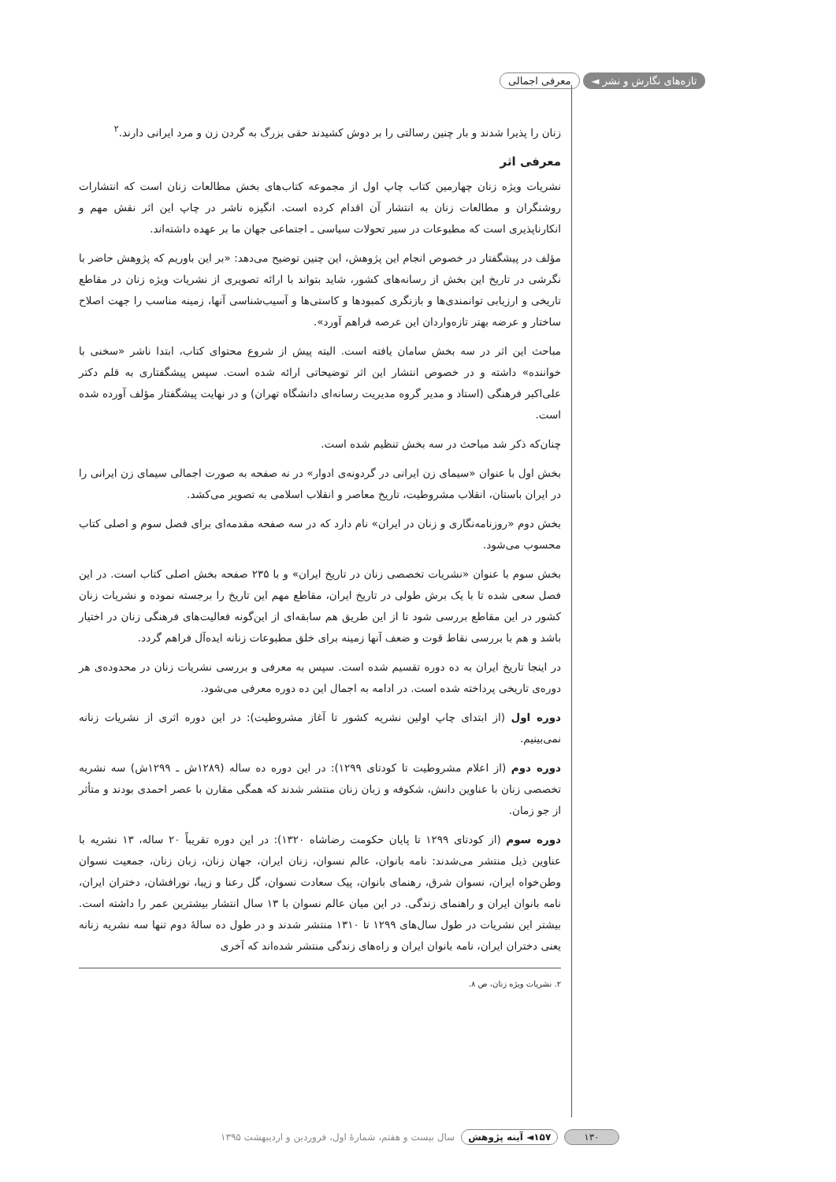تازه‌های نگارش و نشر ◄ معرفی اجمالی
زنان را پذیرا شدند و بار چنین رسالتی را بر دوش کشیدند حقی بزرگ به گردن زن و مرد ایرانی دارند.<sup>۲</sup>
معرفی اثر
نشریات ویژه زنان چهارمین کتاب چاپ اول از مجموعه کتاب‌های بخش مطالعات زنان است که انتشارات روشنگران و مطالعات زنان به انتشار آن اقدام کرده است. انگیزه ناشر در چاپ این اثر نقش مهم و انکارناپذیری است که مطبوعات در سیر تحولات سیاسی ـ اجتماعی جهان ما بر عهده داشته‌اند.
مؤلف در پیشگفتار در خصوص انجام این پژوهش، این چنین توضیح می‌دهد: «بر این باوریم که پژوهش حاضر با نگرشی در تاریخ این بخش از رسانه‌های کشور، شاید بتواند با ارائه تصویری از نشریات ویژه زنان در مقاطع تاریخی و ارزیابی توانمندی‌ها و بازنگری کمبودها و کاستی‌ها و آسیب‌شناسی آنها، زمینه مناسب را جهت اصلاح ساختار و عرضه بهتر تازه‌واردان این عرصه فراهم آورد».
مباحث این اثر در سه بخش سامان یافته است. البته پیش از شروع محتوای کتاب، ابتدا ناشر «سخنی با خواننده» داشته و در خصوص انتشار این اثر توضیحاتی ارائه شده است. سپس پیشگفتاری به قلم دکتر علی‌اکبر فرهنگی (استاد و مدیر گروه مدیریت رسانه‌ای دانشگاه تهران) و در نهایت پیشگفتار مؤلف آورده شده است.
چنان‌که ذکر شد مباحث در سه بخش تنظیم شده است.
بخش اول با عنوان «سیمای زن ایرانی در گردونه‌ی ادوار» در نه صفحه به صورت اجمالی سیمای زن ایرانی را در ایران باستان، انقلاب مشروطیت، تاریخ معاصر و انقلاب اسلامی به تصویر می‌کشد.
بخش دوم «روزنامه‌نگاری و زنان در ایران» نام دارد که در سه صفحه مقدمه‌ای برای فصل سوم و اصلی کتاب محسوب می‌شود.
بخش سوم با عنوان «نشریات تخصصی زنان در تاریخ ایران» و با ۲۳۵ صفحه بخش اصلی کتاب است. در این فصل سعی شده تا با یک برش طولی در تاریخ ایران، مقاطع مهم این تاریخ را برجسته نموده و نشریات زنان کشور در این مقاطع بررسی شود تا از این طریق هم سابقه‌ای از این‌گونه فعالیت‌های فرهنگی زنان در اختیار باشد و هم با بررسی نقاط قوت و ضعف آنها زمینه برای خلق مطبوعات زنانه ایده‌آل فراهم گردد.
در اینجا تاریخ ایران به ده دوره تقسیم شده است. سپس به معرفی و بررسی نشریات زنان در محدوده‌ی هر دوره‌ی تاریخی پرداخته شده است. در ادامه به اجمال این ده دوره معرفی می‌شود.
دوره اول (از ابتدای چاپ اولین نشریه کشور تا آغاز مشروطیت): در این دوره اثری از نشریات زنانه نمی‌بینیم.
دوره دوم (از اعلام مشروطیت تا کودتای ۱۲۹۹): در این دوره ده ساله (۱۲۸۹ش ـ ۱۲۹۹ش) سه نشریه تخصصی زنان با عناوین دانش، شکوفه و زبان زنان منتشر شدند که همگی مقارن با عصر احمدی بودند و متأثر از جو زمان.
دوره سوم (از کودتای ۱۲۹۹ تا پایان حکومت رضاشاه ۱۳۲۰): در این دوره تقریباً ۲۰ ساله، ۱۳ نشریه با عناوین ذیل منتشر می‌شدند: نامه بانوان، عالم نسوان، زنان ایران، جهان زنان، زبان زنان، جمعیت نسوان وطن‌خواه ایران، نسوان شرق، رهنمای بانوان، پیک سعادت نسوان، گل رعنا و زیبا، نورافشان، دختران ایران، نامه بانوان ایران و راهنمای زندگی. در این میان عالم نسوان با ۱۳ سال انتشار بیشترین عمر را داشته است. بیشتر این نشریات در طول سال‌های ۱۲۹۹ تا ۱۳۱۰ منتشر شدند و در طول ده سالهٔ دوم تنها سه نشریه زنانه یعنی دختران ایران، نامه بانوان ایران و راه‌های زندگی منتشر شده‌اند که آخری
۲. نشریات ویژه زنان، ص ۸.
۱۳۰ ۱۵۷◄ آینه پژوهش سال بیست و هفتم، شمارهٔ اول، فروردین و اردیبهشت ۱۳۹۵